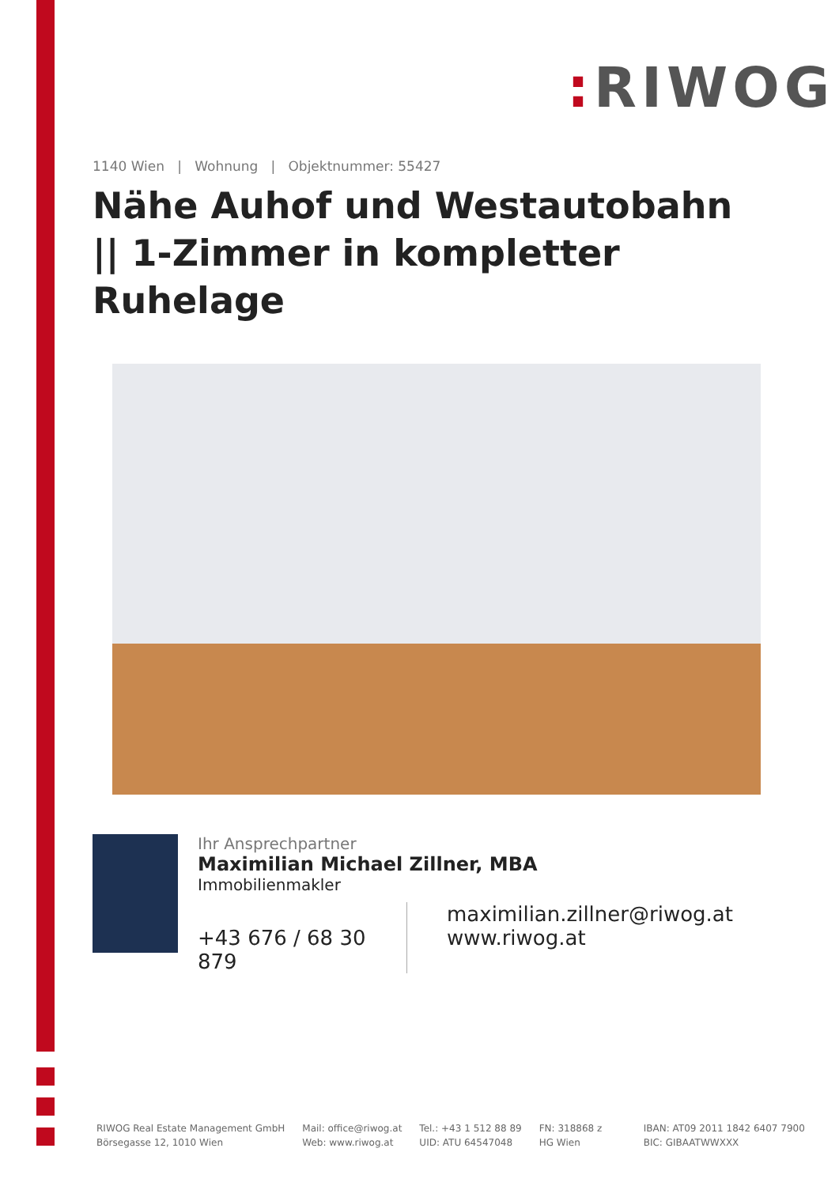: RIWOG
1140 Wien | Wohnung | Objektnummer: 55427
Nähe Auhof und Westautobahn || 1-Zimmer in kompletter Ruhelage
Ihr Ansprechpartner
Maximilian Michael Zillner, MBA
Immobilienmakler
+43 676 / 68 30 879
maximilian.zillner@riwog.at
www.riwog.at
RIWOG Real Estate Management GmbH
Börsegasse 12, 1010 Wien
Mail: office@riwog.at
Web: www.riwog.at
Tel.: +43 1 512 88 89
UID: ATU 64547048
FN: 318868 z
HG Wien
IBAN: AT09 2011 1842 6407 7900
BIC: GIBAATWWXXX